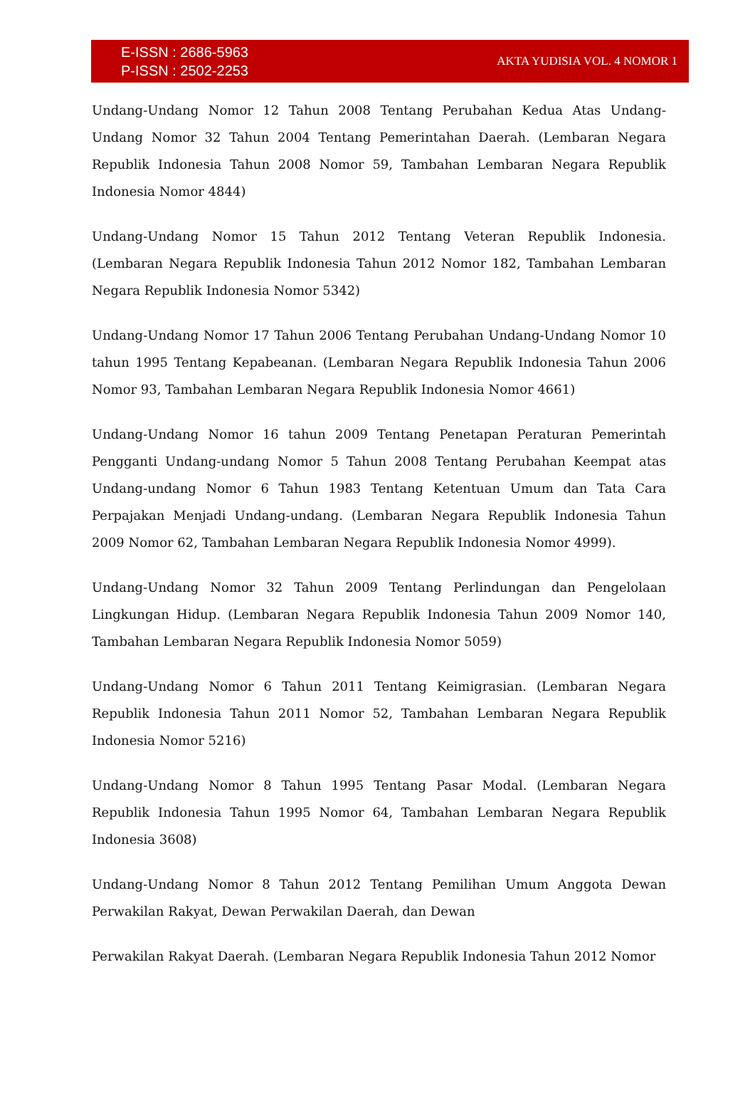E-ISSN : 2686-5963
P-ISSN : 2502-2253
AKTA YUDISIA VOL. 4 NOMOR 1
Undang-Undang Nomor 12 Tahun 2008 Tentang Perubahan Kedua Atas Undang-Undang Nomor 32 Tahun 2004 Tentang Pemerintahan Daerah. (Lembaran Negara Republik Indonesia Tahun 2008 Nomor 59, Tambahan Lembaran Negara Republik Indonesia Nomor 4844)
Undang-Undang Nomor 15 Tahun 2012 Tentang Veteran Republik Indonesia. (Lembaran Negara Republik Indonesia Tahun 2012 Nomor 182, Tambahan Lembaran Negara Republik Indonesia Nomor 5342)
Undang-Undang Nomor 17 Tahun 2006 Tentang Perubahan Undang-Undang Nomor 10 tahun 1995 Tentang Kepabeanan. (Lembaran Negara Republik Indonesia Tahun 2006 Nomor 93, Tambahan Lembaran Negara Republik Indonesia Nomor 4661)
Undang-Undang Nomor 16 tahun 2009 Tentang Penetapan Peraturan Pemerintah Pengganti Undang-undang Nomor 5 Tahun 2008 Tentang Perubahan Keempat atas Undang-undang Nomor 6 Tahun 1983 Tentang Ketentuan Umum dan Tata Cara Perpajakan Menjadi Undang-undang. (Lembaran Negara Republik Indonesia Tahun 2009 Nomor 62, Tambahan Lembaran Negara Republik Indonesia Nomor 4999).
Undang-Undang Nomor 32 Tahun 2009 Tentang Perlindungan dan Pengelolaan Lingkungan Hidup. (Lembaran Negara Republik Indonesia Tahun 2009 Nomor 140, Tambahan Lembaran Negara Republik Indonesia Nomor 5059)
Undang-Undang Nomor 6 Tahun 2011 Tentang Keimigrasian. (Lembaran Negara Republik Indonesia Tahun 2011 Nomor 52, Tambahan Lembaran Negara Republik Indonesia Nomor 5216)
Undang-Undang Nomor 8 Tahun 1995 Tentang Pasar Modal. (Lembaran Negara Republik Indonesia Tahun 1995 Nomor 64, Tambahan Lembaran Negara Republik Indonesia 3608)
Undang-Undang Nomor 8 Tahun 2012 Tentang Pemilihan Umum Anggota Dewan Perwakilan Rakyat, Dewan Perwakilan Daerah, dan Dewan
Perwakilan Rakyat Daerah. (Lembaran Negara Republik Indonesia Tahun 2012 Nomor